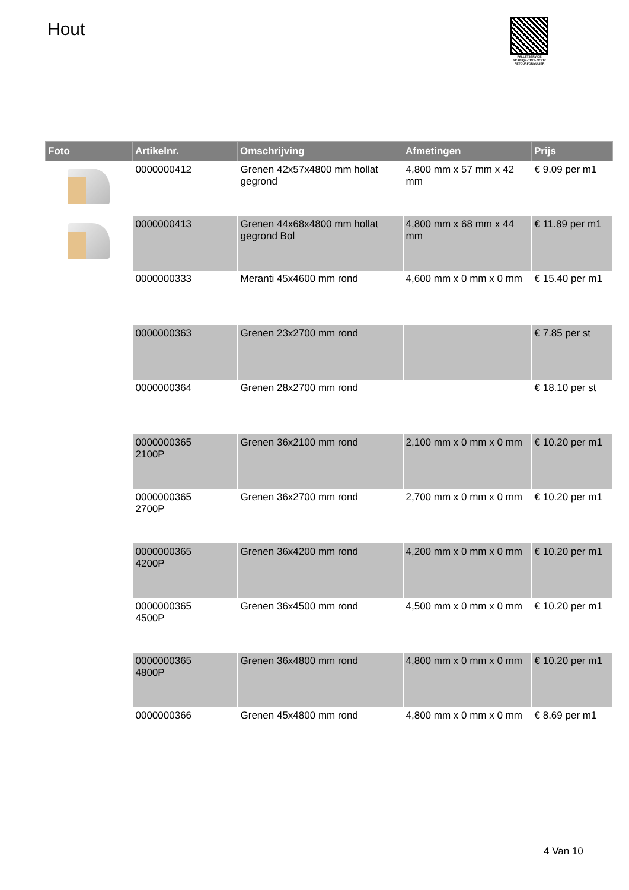Hout
PALLETSERVICE
SCAN QR-CODE VOOR
RETOURFORMULIER
| Foto | Artikelnr. | Omschrijving | Afmetingen | Prijs |
| --- | --- | --- | --- | --- |
| | 0000000412 | Grenen 42x57x4800 mm hollat gegrond | 4,800 mm x 57 mm x 42 mm | € 9.09 per m1 |
| | 0000000413 | Grenen 44x68x4800 mm hollat gegrond Bol | 4,800 mm x 68 mm x 44 mm | € 11.89 per m1 |
| | 0000000333 | Meranti 45x4600 mm rond | 4,600 mm x 0 mm x 0 mm | € 15.40 per m1 |
| | 0000000363 | Grenen 23x2700 mm rond | | € 7.85 per st |
| | 0000000364 | Grenen 28x2700 mm rond | | € 18.10 per st |
| | 0000000365 2100P | Grenen 36x2100 mm rond | 2,100 mm x 0 mm x 0 mm | € 10.20 per m1 |
| | 0000000365 2700P | Grenen 36x2700 mm rond | 2,700 mm x 0 mm x 0 mm | € 10.20 per m1 |
| | 0000000365 4200P | Grenen 36x4200 mm rond | 4,200 mm x 0 mm x 0 mm | € 10.20 per m1 |
| | 0000000365 4500P | Grenen 36x4500 mm rond | 4,500 mm x 0 mm x 0 mm | € 10.20 per m1 |
| | 0000000365 4800P | Grenen 36x4800 mm rond | 4,800 mm x 0 mm x 0 mm | € 10.20 per m1 |
| | 0000000366 | Grenen 45x4800 mm rond | 4,800 mm x 0 mm x 0 mm | € 8.69 per m1 |
4 Van 10